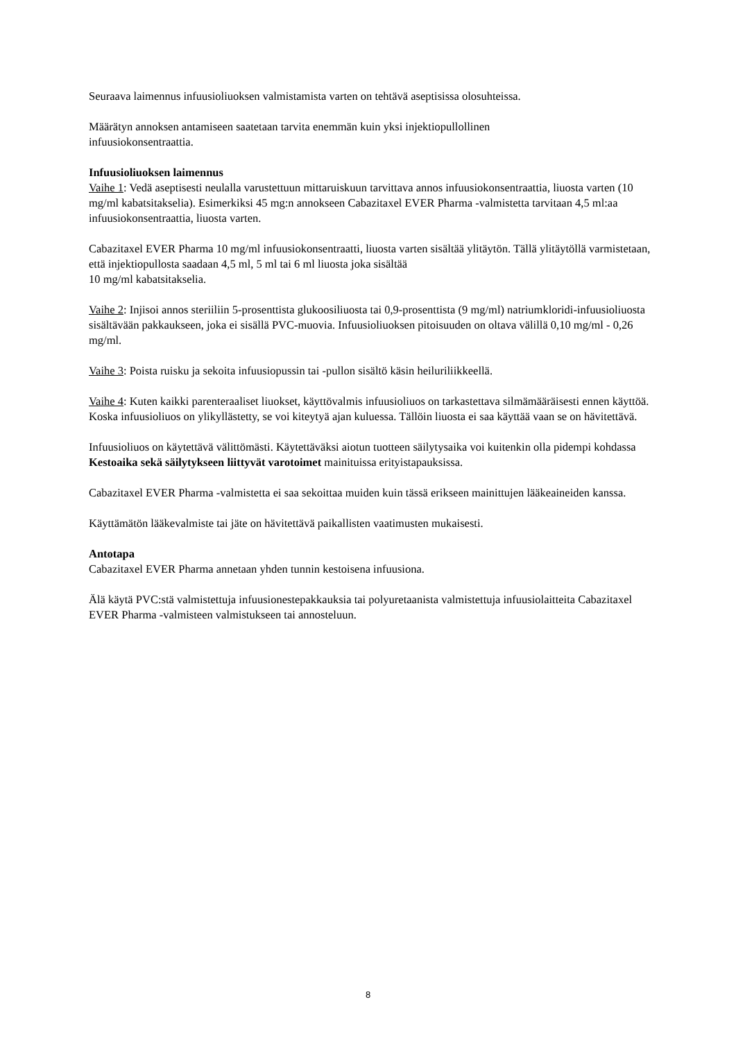Seuraava laimennus infuusioliuoksen valmistamista varten on tehtävä aseptisissa olosuhteissa.
Määrätyn annoksen antamiseen saatetaan tarvita enemmän kuin yksi injektiopullollinen
infuusiokonsentraattia.
Infuusioliuoksen laimennus
Vaihe 1: Vedä aseptisesti neulalla varustettuun mittaruiskuun tarvittava annos infuusiokonsentraattia, liuosta varten (10 mg/ml kabatsitakselia). Esimerkiksi 45 mg:n annokseen Cabazitaxel EVER Pharma -valmistetta tarvitaan 4,5 ml:aa infuusiokonsentraattia, liuosta varten.
Cabazitaxel EVER Pharma 10 mg/ml infuusiokonsentraatti, liuosta varten sisältää ylitäytön. Tällä ylitäytöllä varmistetaan, että injektiopullosta saadaan 4,5 ml, 5 ml tai 6 ml liuosta joka sisältää
10 mg/ml kabatsitakselia.
Vaihe 2: Injisoi annos steriiliin 5-prosenttista glukoosiliuosta tai 0,9-prosenttista (9 mg/ml) natriumkloridi-infuusioliuosta sisältävään pakkaukseen, joka ei sisällä PVC-muovia. Infuusioliuoksen pitoisuuden on oltava välillä 0,10 mg/ml - 0,26 mg/ml.
Vaihe 3: Poista ruisku ja sekoita infuusiopussin tai -pullon sisältö käsin heiluriliikkeellä.
Vaihe 4: Kuten kaikki parenteraaliset liuokset, käyttövalmis infuusioliuos on tarkastettava silmämääräisesti ennen käyttöä. Koska infuusioliuos on ylikyllästetty, se voi kiteytyä ajan kuluessa. Tällöin liuosta ei saa käyttää vaan se on hävitettävä.
Infuusioliuos on käytettävä välittömästi. Käytettäväksi aiotun tuotteen säilytysaika voi kuitenkin olla pidempi kohdassa Kestoaika sekä säilytykseen liittyvät varotoimet mainituissa erityistapauksissa.
Cabazitaxel EVER Pharma -valmistetta ei saa sekoittaa muiden kuin tässä erikseen mainittujen lääkeaineiden kanssa.
Käyttämätön lääkevalmiste tai jäte on hävitettävä paikallisten vaatimusten mukaisesti.
Antotapa
Cabazitaxel EVER Pharma annetaan yhden tunnin kestoisena infuusiona.
Älä käytä PVC:stä valmistettuja infuusionestepakkauksia tai polyuretaanista valmistettuja infuusiolaitteita Cabazitaxel EVER Pharma -valmisteen valmistukseen tai annosteluun.
8